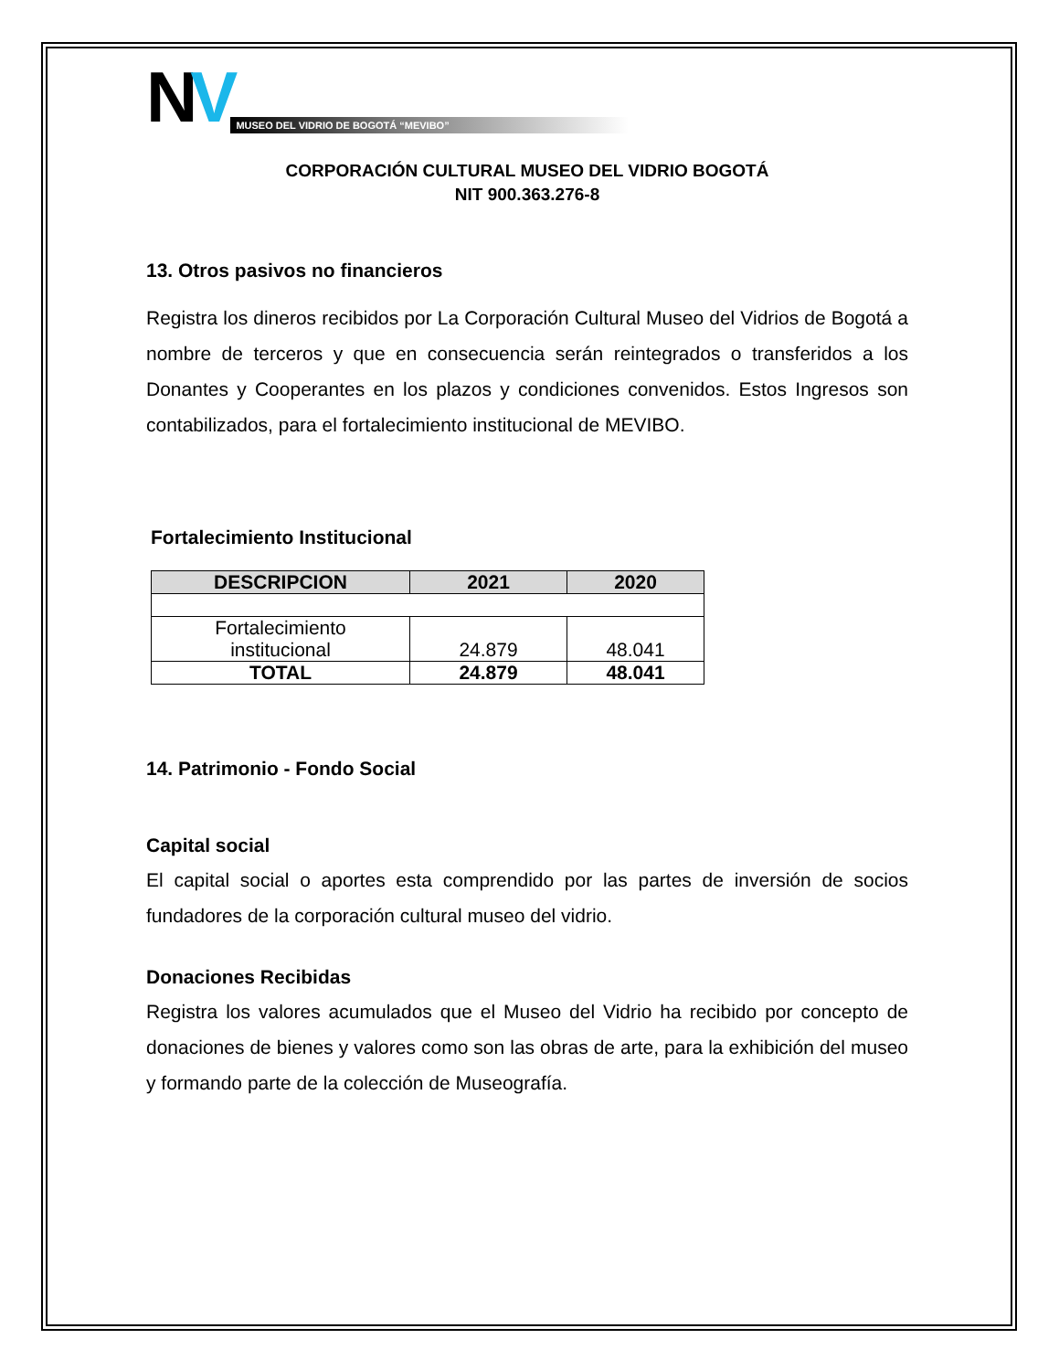NV
MUSEO DEL VIDRIO DE BOGOTÁ “MEVIBO”
CORPORACIÓN CULTURAL MUSEO DEL VIDRIO BOGOTÁ
NIT 900.363.276-8
13. Otros pasivos no financieros
Registra los dineros recibidos por La Corporación Cultural Museo del Vidrios de Bogotá a nombre de terceros y que en consecuencia serán reintegrados o transferidos a los Donantes y Cooperantes en los plazos y condiciones convenidos. Estos Ingresos son contabilizados, para el fortalecimiento institucional de MEVIBO.
Fortalecimiento Institucional
| DESCRIPCION | 2021 | 2020 |
| --- | --- | --- |
| Fortalecimiento institucional | 24.879 | 48.041 |
| TOTAL | 24.879 | 48.041 |
14. Patrimonio - Fondo Social
Capital social
El capital social o aportes esta comprendido por las partes de inversión de socios fundadores de la corporación cultural museo del vidrio.
Donaciones Recibidas
Registra los valores acumulados que el Museo del Vidrio ha recibido por concepto de donaciones de bienes y valores como son las obras de arte, para la exhibición del museo y formando parte de la colección de Museografía.